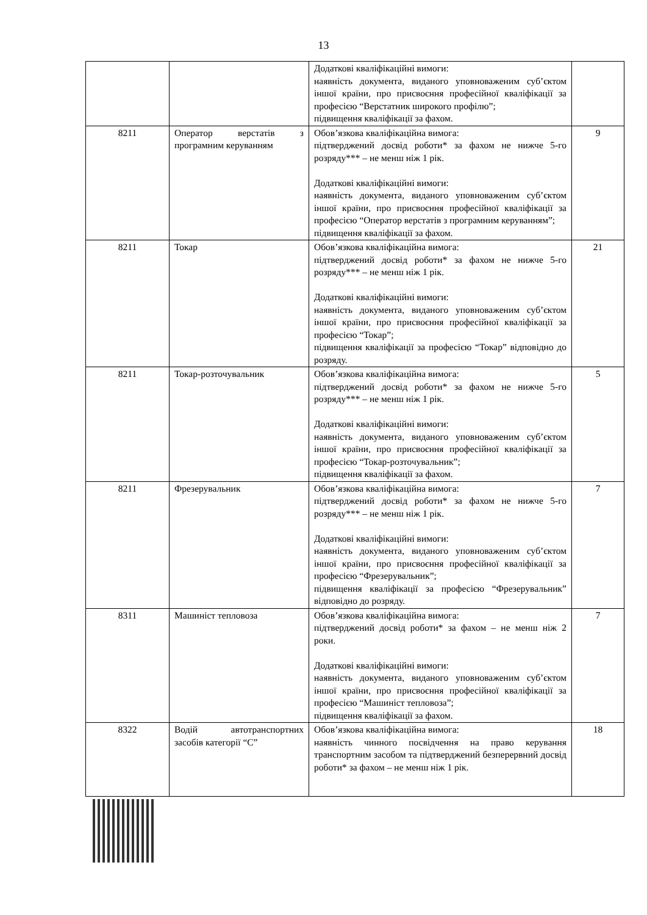13
| | | Додаткові кваліфікаційні вимоги: наявність документа, виданого уповноваженим суб’єктом іншої країни, про присвоєння професійної кваліфікації за професією “Верстатник широкого профілю”; підвищення кваліфікації за фахом. | |
| 8211 | Оператор верстатів з програмним керуванням | Обов’язкова кваліфікаційна вимога: підтверджений досвід роботи* за фахом не нижче 5-го розряду*** – не менш ніж 1 рік. Додаткові кваліфікаційні вимоги: наявність документа, виданого уповноваженим суб’єктом іншої країни, про присвоєння професійної кваліфікації за професією “Оператор верстатів з програмним керуванням”; підвищення кваліфікації за фахом. | 9 |
| 8211 | Токар | Обов’язкова кваліфікаційна вимога: підтверджений досвід роботи* за фахом не нижче 5-го розряду*** – не менш ніж 1 рік. Додаткові кваліфікаційні вимоги: наявність документа, виданого уповноваженим суб’єктом іншої країни, про присвоєння професійної кваліфікації за професією “Токар”; підвищення кваліфікації за професією “Токар” відповідно до розряду. | 21 |
| 8211 | Токар-розточувальник | Обов’язкова кваліфікаційна вимога: підтверджений досвід роботи* за фахом не нижче 5-го розряду*** – не менш ніж 1 рік. Додаткові кваліфікаційні вимоги: наявність документа, виданого уповноваженим суб’єктом іншої країни, про присвоєння професійної кваліфікації за професією “Токар-розточувальник”; підвищення кваліфікації за фахом. | 5 |
| 8211 | Фрезерувальник | Обов’язкова кваліфікаційна вимога: підтверджений досвід роботи* за фахом не нижче 5-го розряду*** – не менш ніж 1 рік. Додаткові кваліфікаційні вимоги: наявність документа, виданого уповноваженим суб’єктом іншої країни, про присвоєння професійної кваліфікації за професією “Фрезерувальник”; підвищення кваліфікації за професією “Фрезерувальник” відповідно до розряду. | 7 |
| 8311 | Машиніст тепловоза | Обов’язкова кваліфікаційна вимога: підтверджений досвід роботи* за фахом – не менш ніж 2 роки. Додаткові кваліфікаційні вимоги: наявність документа, виданого уповноваженим суб’єктом іншої країни, про присвоєння професійної кваліфікації за професією “Машиніст тепловоза”; підвищення кваліфікації за фахом. | 7 |
| 8322 | Водій автотранспортних засобів категорії “С” | Обов’язкова кваліфікаційна вимога: наявність чинного посвідчення на право керування транспортним засобом та підтверджений безперервний досвід роботи* за фахом – не менш ніж 1 рік. | 18 |